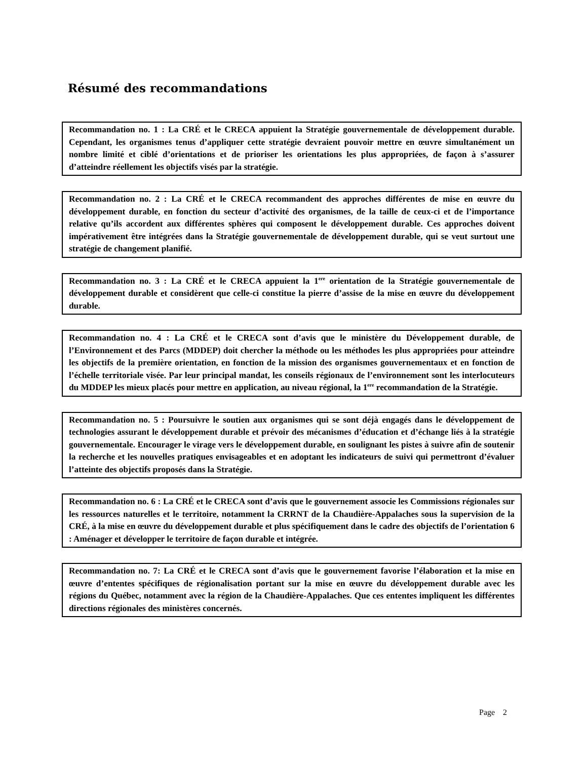Résumé des recommandations
Recommandation no. 1 : La CRÉ et le CRECA appuient la Stratégie gouvernementale de développement durable. Cependant, les organismes tenus d’appliquer cette stratégie devraient pouvoir mettre en œuvre simultanément un nombre limité et ciblé d’orientations et de prioriser les orientations les plus appropriées, de façon à s’assurer d’atteindre réellement les objectifs visés par la stratégie.
Recommandation no. 2 : La CRÉ et le CRECA recommandent des approches différentes de mise en œuvre du développement durable, en fonction du secteur d’activité des organismes, de la taille de ceux-ci et de l’importance relative qu’ils accordent aux différentes sphères qui composent le développement durable. Ces approches doivent impérativement être intégrées dans la Stratégie gouvernementale de développement durable, qui se veut surtout une stratégie de changement planifié.
Recommandation no. 3 : La CRÉ et le CRECA appuient la 1<sup>ere</sup> orientation de la Stratégie gouvernementale de développement durable et considèrent que celle-ci constitue la pierre d’assise de la mise en œuvre du développement durable.
Recommandation no. 4 : La CRÉ et le CRECA sont d’avis que le ministère du Développement durable, de l’Environnement et des Parcs (MDDEP) doit chercher la méthode ou les méthodes les plus appropriées pour atteindre les objectifs de la première orientation, en fonction de la mission des organismes gouvernementaux et en fonction de l’échelle territoriale visée. Par leur principal mandat, les conseils régionaux de l’environnement sont les interlocuteurs du MDDEP les mieux placés pour mettre en application, au niveau régional, la 1<sup>ere</sup> recommandation de la Stratégie.
Recommandation no. 5 : Poursuivre le soutien aux organismes qui se sont déjà engagés dans le développement de technologies assurant le développement durable et prévoir des mécanismes d’éducation et d’échange liés à la stratégie gouvernementale. Encourager le virage vers le développement durable, en soulignant les pistes à suivre afin de soutenir la recherche et les nouvelles pratiques envisageables et en adoptant les indicateurs de suivi qui permettront d’évaluer l’atteinte des objectifs proposés dans la Stratégie.
Recommandation no. 6 : La CRÉ et le CRECA sont d’avis que le gouvernement associe les Commissions régionales sur les ressources naturelles et le territoire, notamment la CRRNT de la Chaudière-Appalaches sous la supervision de la CRÉ, à la mise en œuvre du développement durable et plus spécifiquement dans le cadre des objectifs de l’orientation 6 : Aménager et développer le territoire de façon durable et intégrée.
Recommandation no. 7: La CRÉ et le CRECA sont d’avis que le gouvernement favorise l’élaboration et la mise en œuvre d’ententes spécifiques de régionalisation portant sur la mise en œuvre du développement durable avec les régions du Québec, notamment avec la région de la Chaudière-Appalaches. Que ces ententes impliquent les différentes directions régionales des ministères concernés.
Page 2